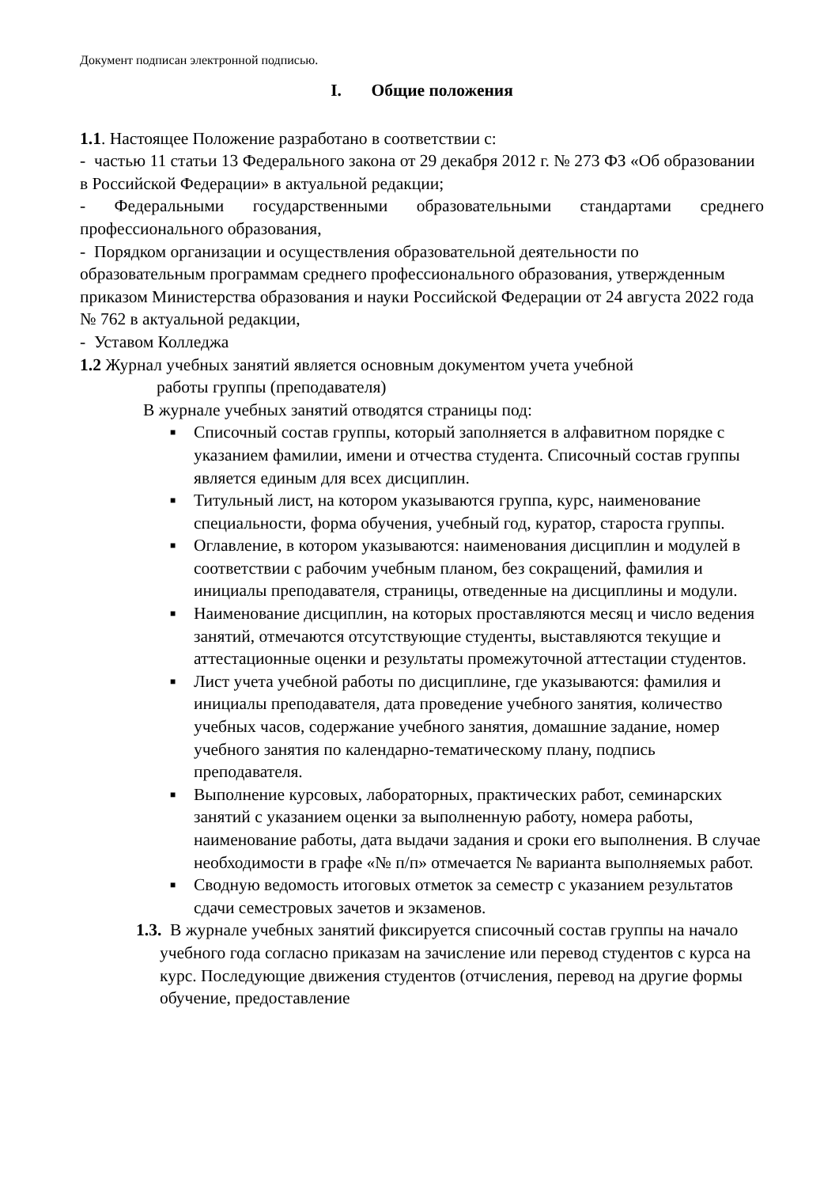Документ подписан электронной подписью.
I. Общие положения
1.1. Настоящее Положение разработано в соответствии с:
- частью 11 статьи 13 Федерального закона от 29 декабря 2012 г. № 273 ФЗ «Об образовании в Российской Федерации» в актуальной редакции;
- Федеральными государственными образовательными стандартами среднего профессионального образования,
- Порядком организации и осуществления образовательной деятельности по образовательным программам среднего профессионального образования, утвержденным приказом Министерства образования и науки Российской Федерации от 24 августа 2022 года № 762 в актуальной редакции,
- Уставом Колледжа
1.2 Журнал учебных занятий является основным документом учета учебной
работы группы (преподавателя)
В журнале учебных занятий отводятся страницы под:
■ Списочный состав группы, который заполняется в алфавитном порядке с указанием фамилии, имени и отчества студента. Списочный состав группы является единым для всех дисциплин.
■ Титульный лист, на котором указываются группа, курс, наименование специальности, форма обучения, учебный год, куратор, староста группы.
■ Оглавление, в котором указываются: наименования дисциплин и модулей в соответствии с рабочим учебным планом, без сокращений, фамилия и инициалы преподавателя, страницы, отведенные на дисциплины и модули.
■ Наименование дисциплин, на которых проставляются месяц и число ведения занятий, отмечаются отсутствующие студенты, выставляются текущие и аттестационные оценки и результаты промежуточной аттестации студентов.
■ Лист учета учебной работы по дисциплине, где указываются: фамилия и инициалы преподавателя, дата проведение учебного занятия, количество учебных часов, содержание учебного занятия, домашние задание, номер учебного занятия по календарно-тематическому плану, подпись преподавателя.
■ Выполнение курсовых, лабораторных, практических работ, семинарских занятий с указанием оценки за выполненную работу, номера работы, наименование работы, дата выдачи задания и сроки его выполнения. В случае необходимости в графе «№ п/п» отмечается № варианта выполняемых работ.
■ Сводную ведомость итоговых отметок за семестр с указанием результатов сдачи семестровых зачетов и экзаменов.
1.3. В журнале учебных занятий фиксируется списочный состав группы на начало учебного года согласно приказам на зачисление или перевод студентов с курса на курс. Последующие движения студентов (отчисления, перевод на другие формы обучение, предоставление